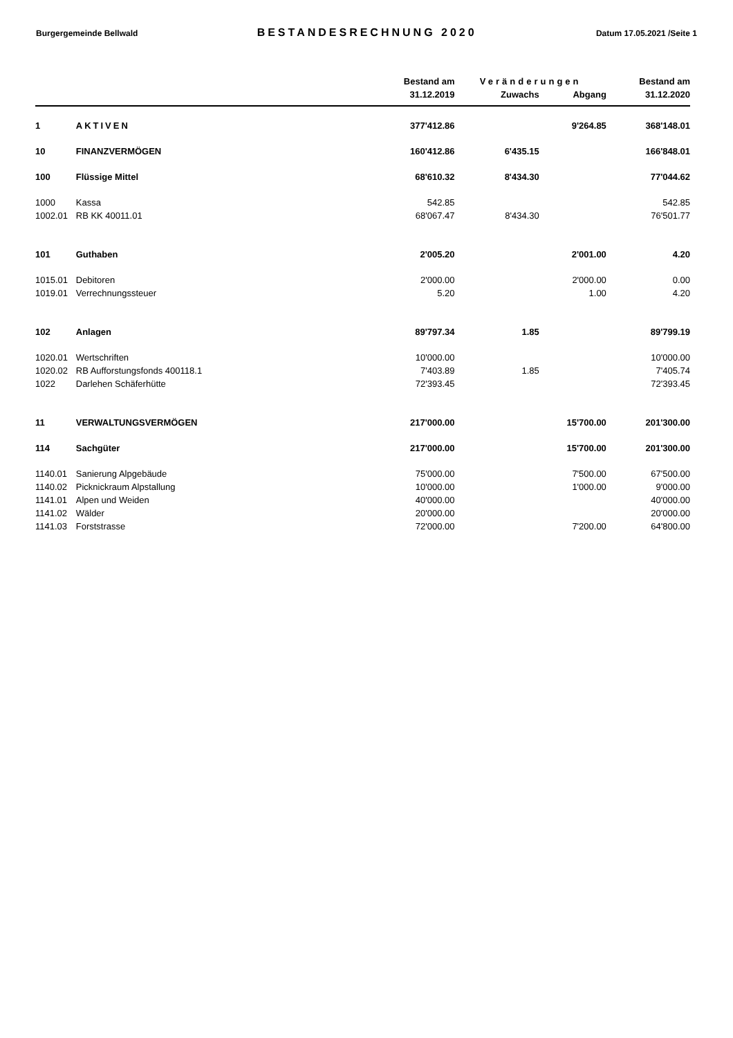Burgergemeinde Bellwald
BESTANDESRECHNUNG 2020
Datum 17.05.2021 /Seite 1
| | | Bestand am | Veränderungen | | Bestand am |
| --- | --- | --- | --- | --- | --- |
| | | 31.12.2019 | Zuwachs | Abgang | 31.12.2020 |
| 1 | AKTIVEN | 377'412.86 | | 9'264.85 | 368'148.01 |
| 10 | FINANZVERMÖGEN | 160'412.86 | 6'435.15 | | 166'848.01 |
| 100 | Flüssige Mittel | 68'610.32 | 8'434.30 | | 77'044.62 |
| 1000 | Kassa | 542.85 | | | 542.85 |
| 1002.01 | RB KK 40011.01 | 68'067.47 | 8'434.30 | | 76'501.77 |
| 101 | Guthaben | 2'005.20 | | 2'001.00 | 4.20 |
| 1015.01 | Debitoren | 2'000.00 | | 2'000.00 | 0.00 |
| 1019.01 | Verrechnungssteuer | 5.20 | | 1.00 | 4.20 |
| 102 | Anlagen | 89'797.34 | 1.85 | | 89'799.19 |
| 1020.01 | Wertschriften | 10'000.00 | | | 10'000.00 |
| 1020.02 | RB Aufforstungsfonds 400118.1 | 7'403.89 | 1.85 | | 7'405.74 |
| 1022 | Darlehen Schäferhütte | 72'393.45 | | | 72'393.45 |
| 11 | VERWALTUNGSVERMÖGEN | 217'000.00 | | 15'700.00 | 201'300.00 |
| 114 | Sachgüter | 217'000.00 | | 15'700.00 | 201'300.00 |
| 1140.01 | Sanierung Alpgebäude | 75'000.00 | | 7'500.00 | 67'500.00 |
| 1140.02 | Picknickraum Alpstallung | 10'000.00 | | 1'000.00 | 9'000.00 |
| 1141.01 | Alpen und Weiden | 40'000.00 | | | 40'000.00 |
| 1141.02 | Wälder | 20'000.00 | | | 20'000.00 |
| 1141.03 | Forststrasse | 72'000.00 | | 7'200.00 | 64'800.00 |